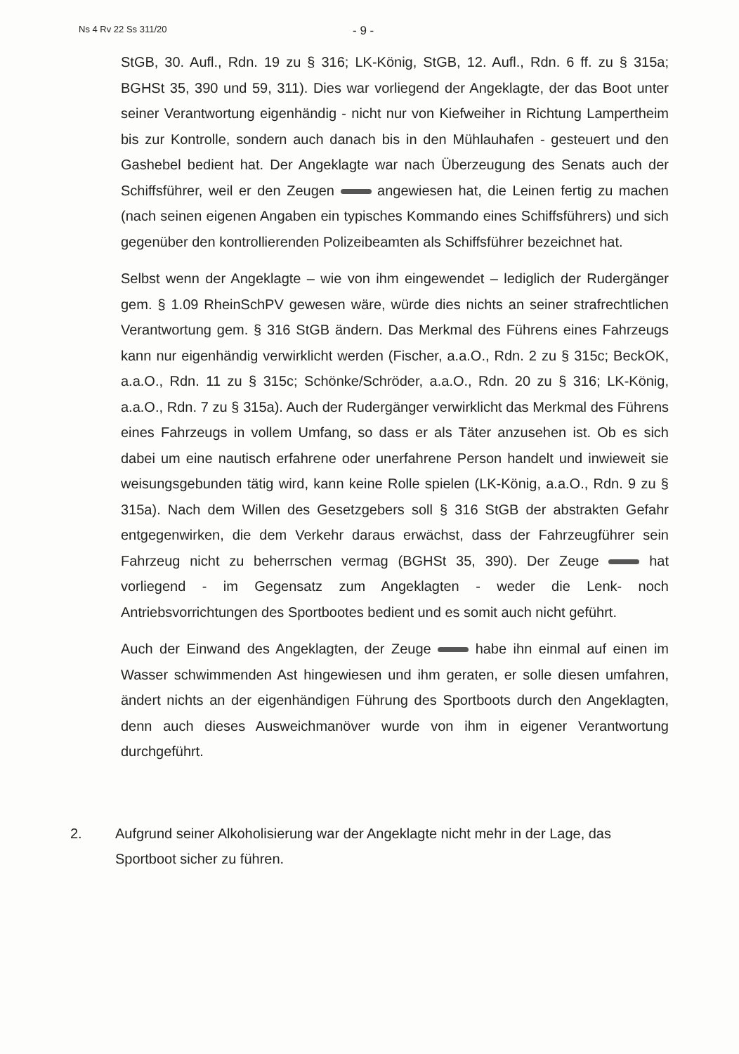Ns 4 Rv 22 Ss 311/20
- 9 -
StGB, 30. Aufl., Rdn. 19 zu § 316; LK-König, StGB, 12. Aufl., Rdn. 6 ff. zu § 315a; BGHSt 35, 390 und 59, 311). Dies war vorliegend der Angeklagte, der das Boot unter seiner Verantwortung eigenhändig - nicht nur von Kiefweiher in Richtung Lampertheim bis zur Kontrolle, sondern auch danach bis in den Mühlauhafen - gesteuert und den Gashebel bedient hat. Der Angeklagte war nach Überzeugung des Senats auch der Schiffsführer, weil er den Zeugen angewiesen hat, die Leinen fertig zu machen (nach seinen eigenen Angaben ein typisches Kommando eines Schiffsführers) und sich gegenüber den kontrollierenden Polizeibeamten als Schiffsführer bezeichnet hat.
Selbst wenn der Angeklagte – wie von ihm eingewendet – lediglich der Rudergänger gem. § 1.09 RheinSchPV gewesen wäre, würde dies nichts an seiner strafrechtlichen Verantwortung gem. § 316 StGB ändern. Das Merkmal des Führens eines Fahrzeugs kann nur eigenhändig verwirklicht werden (Fischer, a.a.O., Rdn. 2 zu § 315c; BeckOK, a.a.O., Rdn. 11 zu § 315c; Schönke/Schröder, a.a.O., Rdn. 20 zu § 316; LK-König, a.a.O., Rdn. 7 zu § 315a). Auch der Rudergänger verwirklicht das Merkmal des Führens eines Fahrzeugs in vollem Umfang, so dass er als Täter anzusehen ist. Ob es sich dabei um eine nautisch erfahrene oder unerfahrene Person handelt und inwieweit sie weisungsgebunden tätig wird, kann keine Rolle spielen (LK-König, a.a.O., Rdn. 9 zu § 315a). Nach dem Willen des Gesetzgebers soll § 316 StGB der abstrakten Gefahr entgegenwirken, die dem Verkehr daraus erwächst, dass der Fahrzeugführer sein Fahrzeug nicht zu beherrschen vermag (BGHSt 35, 390). Der Zeuge hat vorliegend - im Gegensatz zum Angeklagten - weder die Lenk- noch Antriebsvorrichtungen des Sportbootes bedient und es somit auch nicht geführt.
Auch der Einwand des Angeklagten, der Zeuge habe ihn einmal auf einen im Wasser schwimmenden Ast hingewiesen und ihm geraten, er solle diesen umfahren, ändert nichts an der eigenhändigen Führung des Sportboots durch den Angeklagten, denn auch dieses Ausweichmanöver wurde von ihm in eigener Verantwortung durchgeführt.
2. Aufgrund seiner Alkoholisierung war der Angeklagte nicht mehr in der Lage, das Sportboot sicher zu führen.